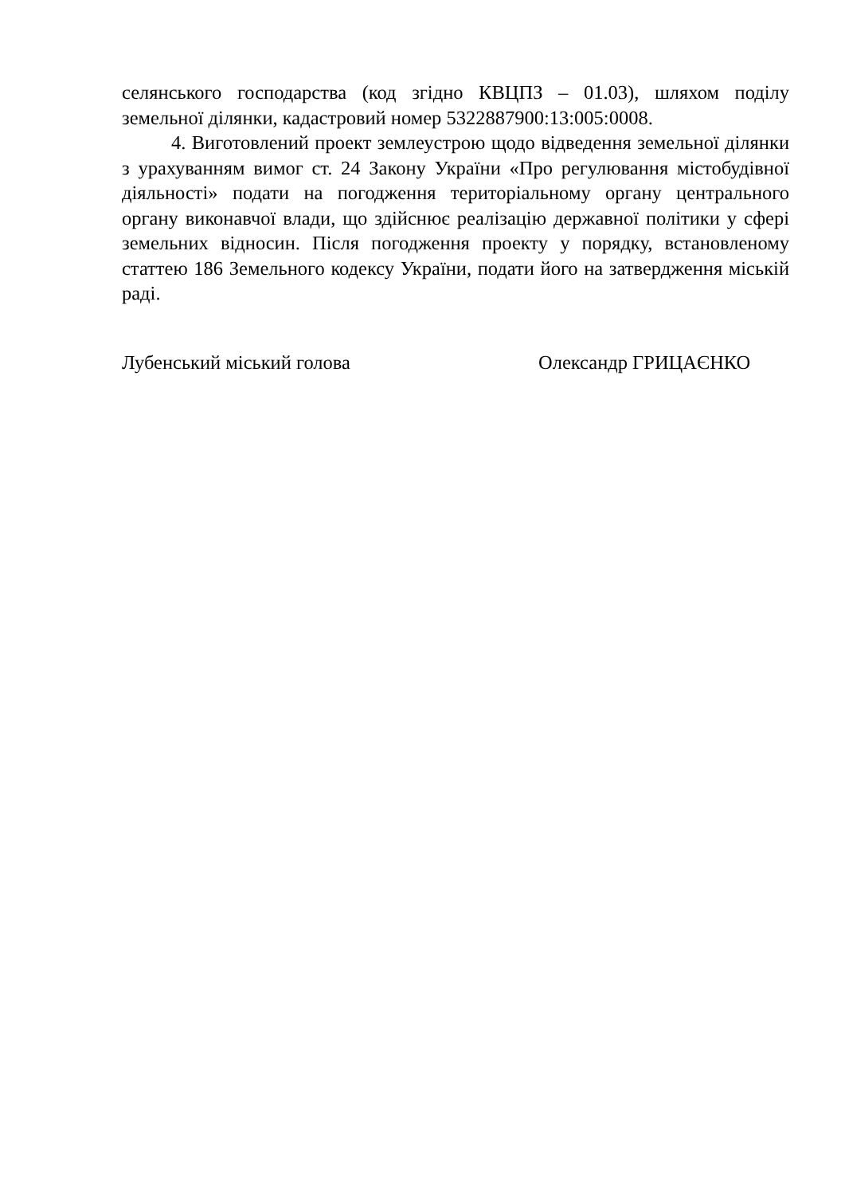селянського господарства (код згідно КВЦПЗ – 01.03), шляхом поділу земельної ділянки, кадастровий номер 5322887900:13:005:0008.
4. Виготовлений проект землеустрою щодо відведення земельної ділянки з урахуванням вимог ст. 24 Закону України «Про регулювання містобудівної діяльності» подати на погодження територіальному органу центрального органу виконавчої влади, що здійснює реалізацію державної політики у сфері земельних відносин. Після погодження проекту у порядку, встановленому статтею 186 Земельного кодексу України, подати його на затвердження міській раді.
Лубенський міський голова Олександр ГРИЦАЄНКО